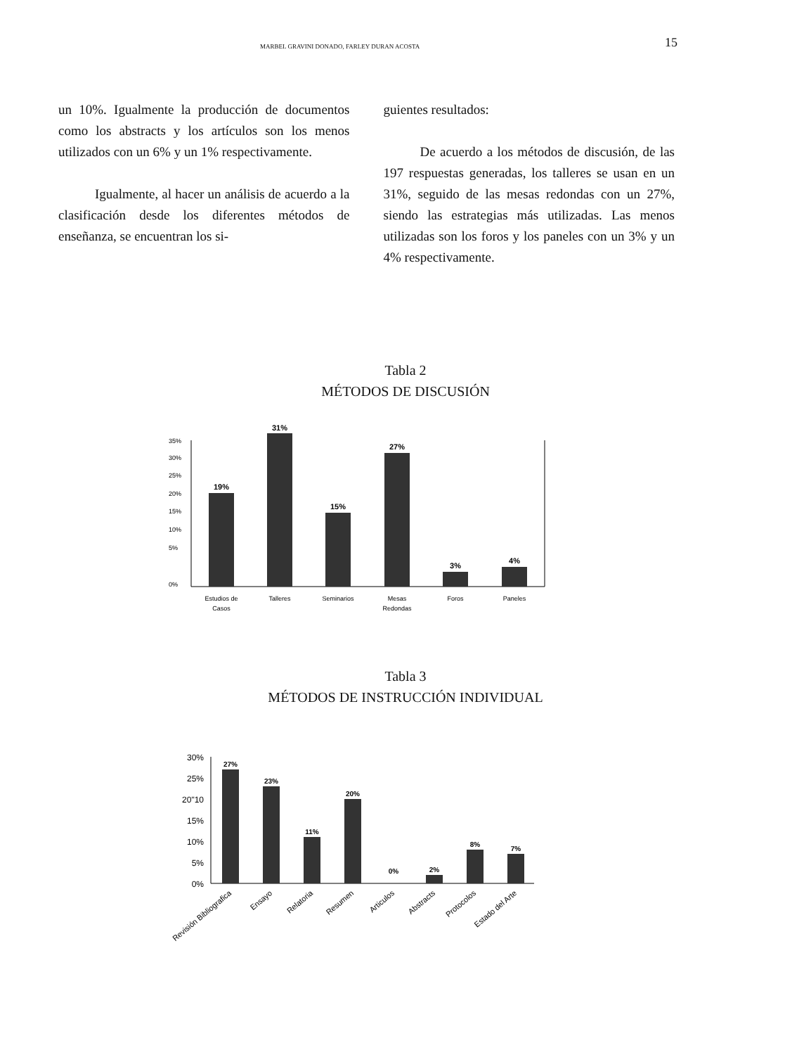MARBEL GRAVINI DONADO, FARLEY DURAN ACOSTA 15
un 10%. Igualmente la producción de documentos como los abstracts y los artículos son los menos utilizados con un 6% y un 1% respectivamente.
Igualmente, al hacer un análisis de acuerdo a la clasificación desde los diferentes métodos de enseñanza, se encuentran los si-
guientes resultados:
De acuerdo a los métodos de discusión, de las 197 respuestas generadas, los talleres se usan en un 31%, seguido de las mesas redondas con un 27%, siendo las estrategias más utilizadas. Las menos utilizadas son los foros y los paneles con un 3% y un 4% respectivamente.
Tabla 2
MÉTODOS DE DISCUSIÓN
35%
30%
25%
20%
15%
10%
5%
0%
19%
31%
15%
27%
3%
4%
Estudios de
Casos
Talleres
Seminarios
Mesas
Redondas
Foros
Paneles
Tabla 3
MÉTODOS DE INSTRUCCIÓN INDIVIDUAL
30%
25%
20"10
15%
10%
5%
0%
27%
23%
11%
20%
0%
2%
8%
7%
Revisión Bibliografica
Ensayo
Relatoria
Resumen
Articulos
Abstracts
Protocolos
Estado del Arte